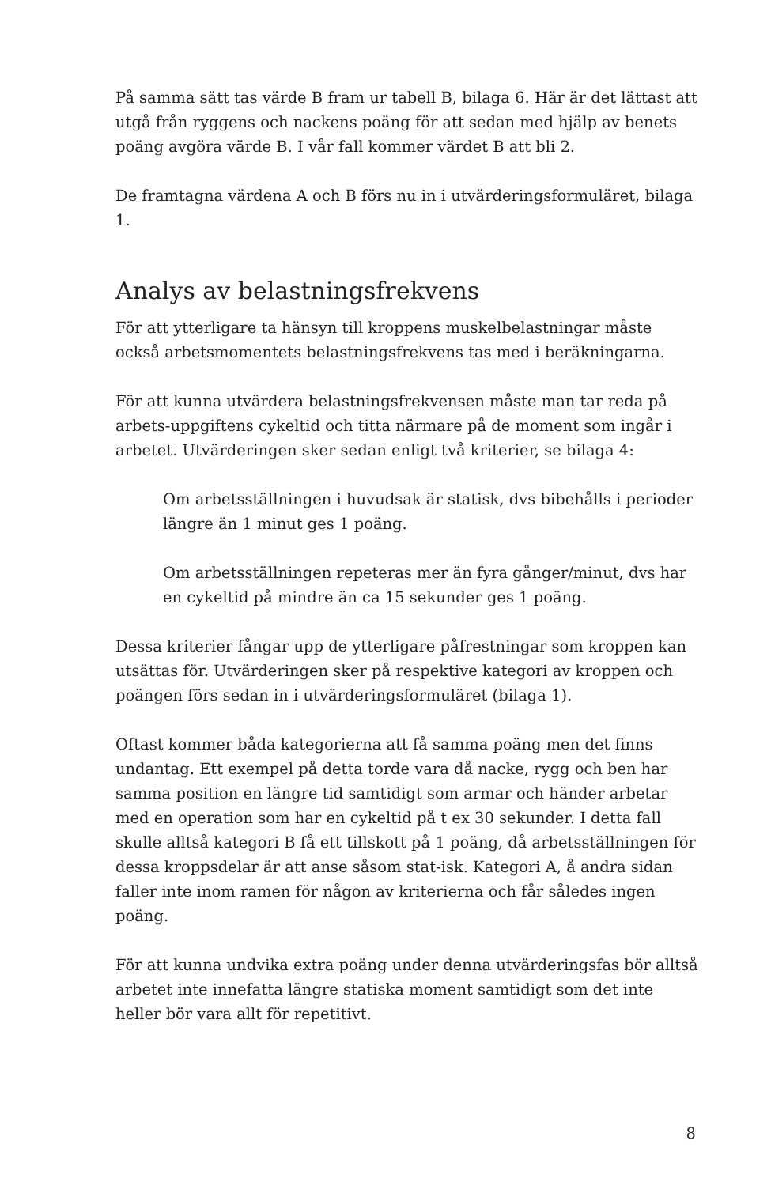På samma sätt tas värde B fram ur tabell B, bilaga 6. Här är det lättast att utgå från ryggens och nackens poäng för att sedan med hjälp av benets poäng avgöra värde B. I vår fall kommer värdet B att bli 2.
De framtagna värdena A och B förs nu in i utvärderingsformuläret, bilaga 1.
Analys av belastningsfrekvens
För att ytterligare ta hänsyn till kroppens muskelbelastningar måste också arbetsmomentets belastningsfrekvens tas med i beräkningarna.
För att kunna utvärdera belastningsfrekvensen måste man tar reda på arbets-uppgiftens cykeltid och titta närmare på de moment som ingår i arbetet. Utvärderingen sker sedan enligt två kriterier, se bilaga 4:
Om arbetsställningen i huvudsak är statisk, dvs bibehålls i perioder längre än 1 minut ges 1 poäng.
Om arbetsställningen repeteras mer än fyra gånger/minut, dvs har en cykeltid på mindre än ca 15 sekunder ges 1 poäng.
Dessa kriterier fångar upp de ytterligare påfrestningar som kroppen kan utsättas för. Utvärderingen sker på respektive kategori av kroppen och poängen förs sedan in i utvärderingsformuläret (bilaga 1).
Oftast kommer båda kategorierna att få samma poäng men det finns undantag. Ett exempel på detta torde vara då nacke, rygg och ben har samma position en längre tid samtidigt som armar och händer arbetar med en operation som har en cykeltid på t ex 30 sekunder. I detta fall skulle alltså kategori B få ett tillskott på 1 poäng, då arbetsställningen för dessa kroppsdelar är att anse såsom stat-isk. Kategori A, å andra sidan faller inte inom ramen för någon av kriterierna och får således ingen poäng.
För att kunna undvika extra poäng under denna utvärderingsfas bör alltså arbetet inte innefatta längre statiska moment samtidigt som det inte heller bör vara allt för repetitivt.
8